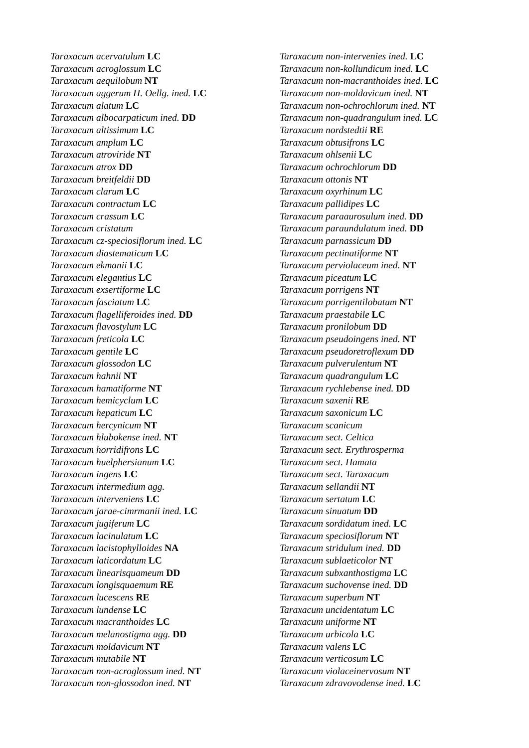Taraxacum acervatulum LC
Taraxacum acroglossum LC
Taraxacum aequilobum NT
Taraxacum aggerum H. Oellg. ined. LC
Taraxacum alatum LC
Taraxacum albocarpaticum ined. DD
Taraxacum altissimum LC
Taraxacum amplum LC
Taraxacum atroviride NT
Taraxacum atrox DD
Taraxacum breitfeldii DD
Taraxacum clarum LC
Taraxacum contractum LC
Taraxacum crassum LC
Taraxacum cristatum
Taraxacum cz-speciosiflorum ined. LC
Taraxacum diastematicum LC
Taraxacum ekmanii LC
Taraxacum elegantius LC
Taraxacum exsertiforme LC
Taraxacum fasciatum LC
Taraxacum flagelliferoides ined. DD
Taraxacum flavostylum LC
Taraxacum freticola LC
Taraxacum gentile LC
Taraxacum glossodon LC
Taraxacum hahnii NT
Taraxacum hamatiforme NT
Taraxacum hemicyclum LC
Taraxacum hepaticum LC
Taraxacum hercynicum NT
Taraxacum hlubokense ined. NT
Taraxacum horridifrons LC
Taraxacum huelphersianum LC
Taraxacum ingens LC
Taraxacum intermedium agg.
Taraxacum interveniens LC
Taraxacum jarae-cimrmanii ined. LC
Taraxacum jugiferum LC
Taraxacum lacinulatum LC
Taraxacum lacistophylloides NA
Taraxacum laticordatum LC
Taraxacum linearisquameum DD
Taraxacum longisquaemum RE
Taraxacum lucescens RE
Taraxacum lundense LC
Taraxacum macranthoides LC
Taraxacum melanostigma agg. DD
Taraxacum moldavicum NT
Taraxacum mutabile NT
Taraxacum non-acroglossum ined. NT
Taraxacum non-glossodon ined. NT
Taraxacum non-intervenies ined. LC
Taraxacum non-kollundicum ined. LC
Taraxacum non-macranthoides ined. LC
Taraxacum non-moldavicum ined. NT
Taraxacum non-ochrochlorum ined. NT
Taraxacum non-quadrangulum ined. LC
Taraxacum nordstedtii RE
Taraxacum obtusifrons LC
Taraxacum ohlsenii LC
Taraxacum ochrochlorum DD
Taraxacum ottonis NT
Taraxacum oxyrhinum LC
Taraxacum pallidipes LC
Taraxacum paraaurosulum ined. DD
Taraxacum paraundulatum ined. DD
Taraxacum parnassicum DD
Taraxacum pectinatiforme NT
Taraxacum perviolaceum ined. NT
Taraxacum piceatum LC
Taraxacum porrigens NT
Taraxacum porrigentilobatum NT
Taraxacum praestabile LC
Taraxacum pronilobum DD
Taraxacum pseudoingens ined. NT
Taraxacum pseudoretroflexum DD
Taraxacum pulverulentum NT
Taraxacum quadrangulum LC
Taraxacum rychlebense ined. DD
Taraxacum saxenii RE
Taraxacum saxonicum LC
Taraxacum scanicum
Taraxacum sect. Celtica
Taraxacum sect. Erythrosperma
Taraxacum sect. Hamata
Taraxacum sect. Taraxacum
Taraxacum sellandii NT
Taraxacum sertatum LC
Taraxacum sinuatum DD
Taraxacum sordidatum ined. LC
Taraxacum speciosiflorum NT
Taraxacum stridulum ined. DD
Taraxacum sublaeticolor NT
Taraxacum subxanthostigma LC
Taraxacum suchovense ined. DD
Taraxacum superbum NT
Taraxacum uncidentatum LC
Taraxacum uniforme NT
Taraxacum urbicola LC
Taraxacum valens LC
Taraxacum verticosum LC
Taraxacum violaceinervosum NT
Taraxacum zdravovodense ined. LC